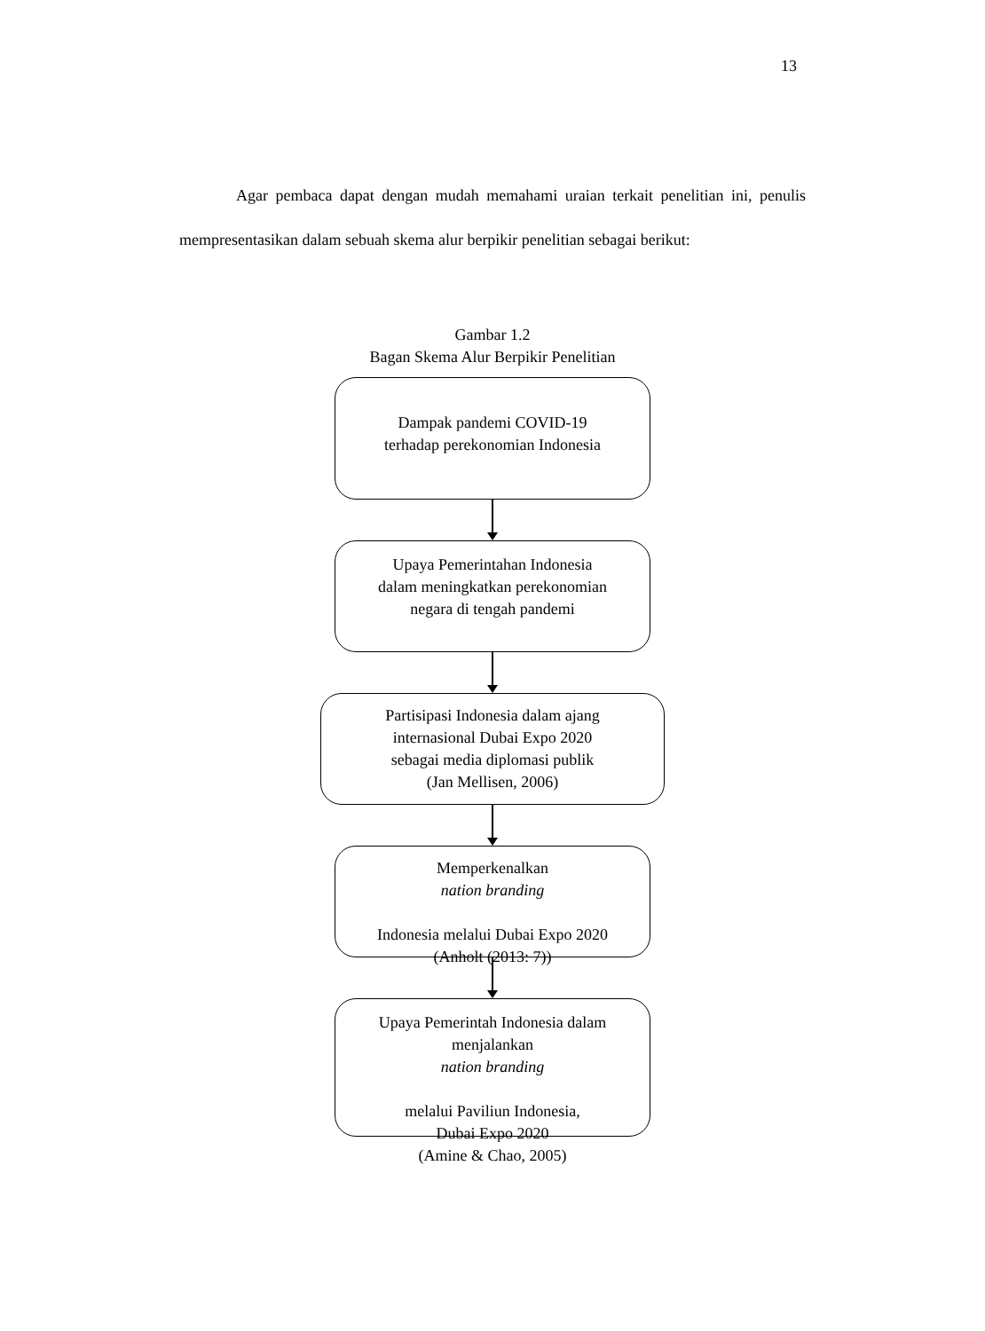13
Agar pembaca dapat dengan mudah memahami uraian terkait penelitian ini, penulis mempresentasikan dalam sebuah skema alur berpikir penelitian sebagai berikut:
Gambar 1.2
Bagan Skema Alur Berpikir Penelitian
Dampak pandemi COVID-19
terhadap perekonomian Indonesia
Upaya Pemerintahan Indonesia
dalam meningkatkan perekonomian
negara di tengah pandemi
Partisipasi Indonesia dalam ajang
internasional Dubai Expo 2020
sebagai media diplomasi publik
(Jan Mellisen, 2006)
Memperkenalkan
nation branding
Indonesia melalui Dubai Expo 2020
(Anholt (2013: 7))
Upaya Pemerintah Indonesia dalam
menjalankan
nation branding
melalui Paviliun Indonesia,
Dubai Expo 2020
(Amine & Chao, 2005)